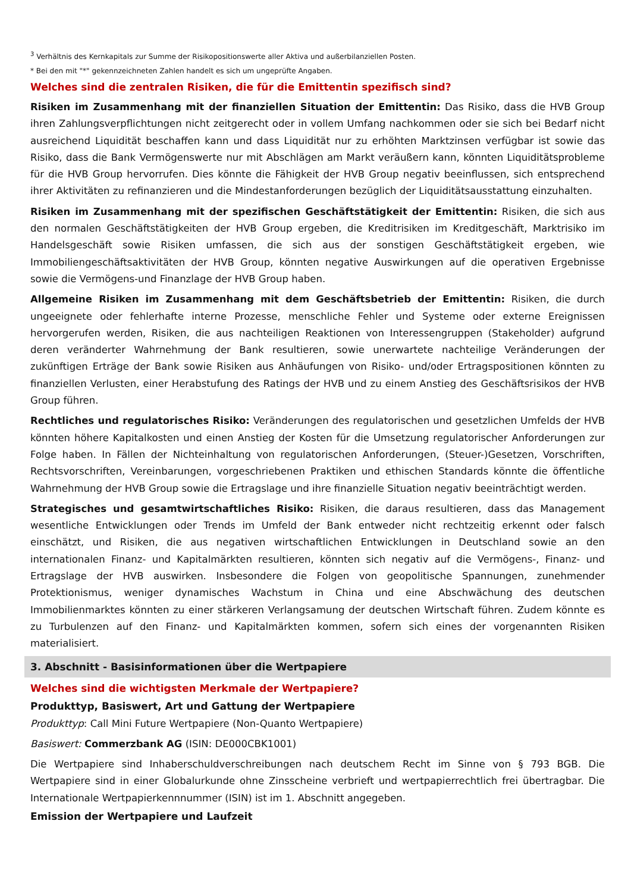<sup>3</sup> Verhältnis des Kernkapitals zur Summe der Risikopositionswerte aller Aktiva und außerbilanziellen Posten.
* Bei den mit "*" gekennzeichneten Zahlen handelt es sich um ungeprüfte Angaben.
Welches sind die zentralen Risiken, die für die Emittentin spezifisch sind?
Risiken im Zusammenhang mit der finanziellen Situation der Emittentin: Das Risiko, dass die HVB Group ihren Zahlungsverpflichtungen nicht zeitgerecht oder in vollem Umfang nachkommen oder sie sich bei Bedarf nicht ausreichend Liquidität beschaffen kann und dass Liquidität nur zu erhöhten Marktzinsen verfügbar ist sowie das Risiko, dass die Bank Vermögenswerte nur mit Abschlägen am Markt veräußern kann, könnten Liquiditätsprobleme für die HVB Group hervorrufen. Dies könnte die Fähigkeit der HVB Group negativ beeinflussen, sich entsprechend ihrer Aktivitäten zu refinanzieren und die Mindestanforderungen bezüglich der Liquiditätsausstattung einzuhalten.
Risiken im Zusammenhang mit der spezifischen Geschäftstätigkeit der Emittentin: Risiken, die sich aus den normalen Geschäftstätigkeiten der HVB Group ergeben, die Kreditrisiken im Kreditgeschäft, Marktrisiko im Handelsgeschäft sowie Risiken umfassen, die sich aus der sonstigen Geschäftstätigkeit ergeben, wie Immobiliengeschäftsaktivitäten der HVB Group, könnten negative Auswirkungen auf die operativen Ergebnisse sowie die Vermögens-und Finanzlage der HVB Group haben.
Allgemeine Risiken im Zusammenhang mit dem Geschäftsbetrieb der Emittentin: Risiken, die durch ungeeignete oder fehlerhafte interne Prozesse, menschliche Fehler und Systeme oder externe Ereignissen hervorgerufen werden, Risiken, die aus nachteiligen Reaktionen von Interessengruppen (Stakeholder) aufgrund deren veränderter Wahrnehmung der Bank resultieren, sowie unerwartete nachteilige Veränderungen der zukünftigen Erträge der Bank sowie Risiken aus Anhäufungen von Risiko- und/oder Ertragspositionen könnten zu finanziellen Verlusten, einer Herabstufung des Ratings der HVB und zu einem Anstieg des Geschäftsrisikos der HVB Group führen.
Rechtliches und regulatorisches Risiko: Veränderungen des regulatorischen und gesetzlichen Umfelds der HVB könnten höhere Kapitalkosten und einen Anstieg der Kosten für die Umsetzung regulatorischer Anforderungen zur Folge haben. In Fällen der Nichteinhaltung von regulatorischen Anforderungen, (Steuer-)Gesetzen, Vorschriften, Rechtsvorschriften, Vereinbarungen, vorgeschriebenen Praktiken und ethischen Standards könnte die öffentliche Wahrnehmung der HVB Group sowie die Ertragslage und ihre finanzielle Situation negativ beeinträchtigt werden.
Strategisches und gesamtwirtschaftliches Risiko: Risiken, die daraus resultieren, dass das Management wesentliche Entwicklungen oder Trends im Umfeld der Bank entweder nicht rechtzeitig erkennt oder falsch einschätzt, und Risiken, die aus negativen wirtschaftlichen Entwicklungen in Deutschland sowie an den internationalen Finanz- und Kapitalmärkten resultieren, könnten sich negativ auf die Vermögens-, Finanz- und Ertragslage der HVB auswirken. Insbesondere die Folgen von geopolitische Spannungen, zunehmender Protektionismus, weniger dynamisches Wachstum in China und eine Abschwächung des deutschen Immobilienmarktes könnten zu einer stärkeren Verlangsamung der deutschen Wirtschaft führen. Zudem könnte es zu Turbulenzen auf den Finanz- und Kapitalmärkten kommen, sofern sich eines der vorgenannten Risiken materialisiert.
3. Abschnitt - Basisinformationen über die Wertpapiere
Welches sind die wichtigsten Merkmale der Wertpapiere?
Produkttyp, Basiswert, Art und Gattung der Wertpapiere
Produkttyp: Call Mini Future Wertpapiere (Non-Quanto Wertpapiere)
Basiswert: Commerzbank AG (ISIN: DE000CBK1001)
Die Wertpapiere sind Inhaberschuldverschreibungen nach deutschem Recht im Sinne von § 793 BGB. Die Wertpapiere sind in einer Globalurkunde ohne Zinsscheine verbrieft und wertpapierrechtlich frei übertragbar. Die Internationale Wertpapierkennnummer (ISIN) ist im 1. Abschnitt angegeben.
Emission der Wertpapiere und Laufzeit